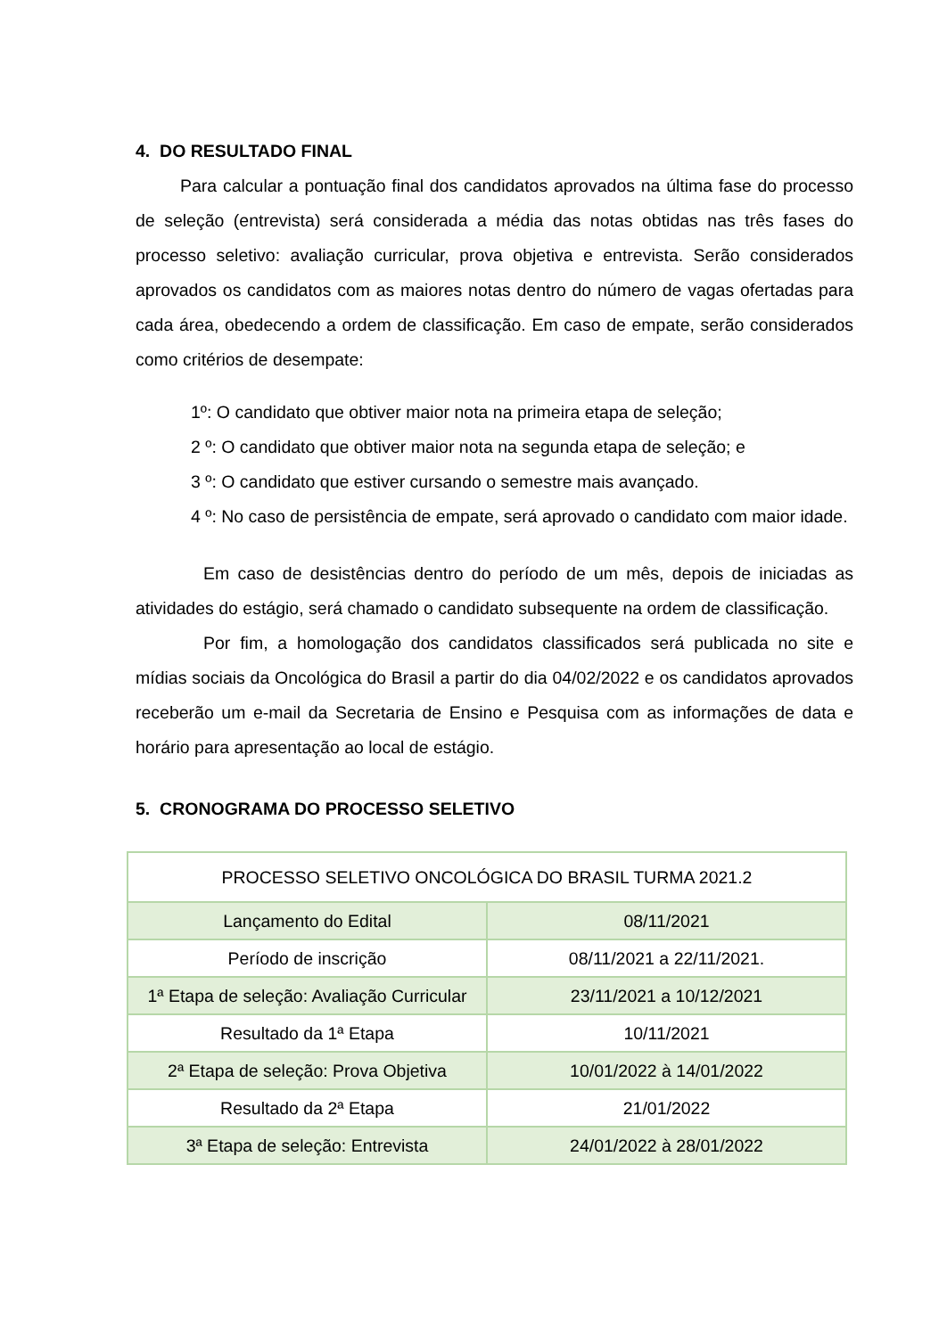4. DO RESULTADO FINAL
Para calcular a pontuação final dos candidatos aprovados na última fase do processo de seleção (entrevista) será considerada a média das notas obtidas nas três fases do processo seletivo: avaliação curricular, prova objetiva e entrevista. Serão considerados aprovados os candidatos com as maiores notas dentro do número de vagas ofertadas para cada área, obedecendo a ordem de classificação. Em caso de empate, serão considerados como critérios de desempate:
1º: O candidato que obtiver maior nota na primeira etapa de seleção;
2 º: O candidato que obtiver maior nota na segunda etapa de seleção; e
3 º: O candidato que estiver cursando o semestre mais avançado.
4 º: No caso de persistência de empate, será aprovado o candidato com maior idade.
Em caso de desistências dentro do período de um mês, depois de iniciadas as atividades do estágio, será chamado o candidato subsequente na ordem de classificação.
Por fim, a homologação dos candidatos classificados será publicada no site e mídias sociais da Oncológica do Brasil a partir do dia 04/02/2022 e os candidatos aprovados receberão um e-mail da Secretaria de Ensino e Pesquisa com as informações de data e horário para apresentação ao local de estágio.
5. CRONOGRAMA DO PROCESSO SELETIVO
| PROCESSO SELETIVO ONCOLÓGICA DO BRASIL TURMA 2021.2 | |
| Lançamento do Edital | 08/11/2021 |
| Período de inscrição | 08/11/2021 a 22/11/2021. |
| 1ª Etapa de seleção: Avaliação Curricular | 23/11/2021 a 10/12/2021 |
| Resultado da 1ª Etapa | 10/11/2021 |
| 2ª Etapa de seleção: Prova Objetiva | 10/01/2022 à 14/01/2022 |
| Resultado da 2ª Etapa | 21/01/2022 |
| 3ª Etapa de seleção: Entrevista | 24/01/2022 à 28/01/2022 |